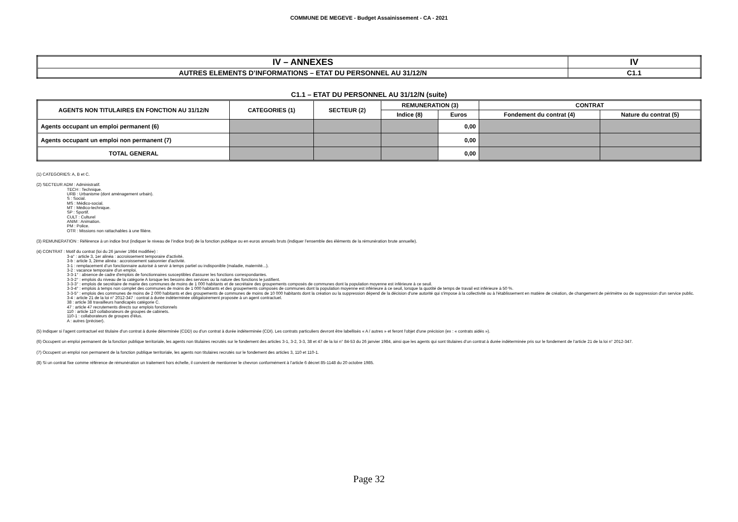COMMUNE DE MEGEVE - Budget Assainissement - CA - 2021
| IV – ANNEXES | IV |
| AUTRES ELEMENTS D’INFORMATIONS – ETAT DU PERSONNEL AU 31/12/N | C1.1 |
C1.1 – ETAT DU PERSONNEL AU 31/12/N (suite)
| AGENTS NON TITULAIRES EN FONCTION AU 31/12/N | CATEGORIES (1) | SECTEUR (2) | REMUNERATION (3) | | CONTRAT | |
| --- | --- | --- | --- | --- | --- | --- |
| | | | Indice (8) | Euros | Fondement du contrat (4) | Nature du contrat (5) |
| Agents occupant un emploi permanent (6) | | | | 0,00 | | |
| Agents occupant un emploi non permanent (7) | | | | 0,00 | | |
| TOTAL GENERAL | | | | 0,00 | | |
(1) CATEGORIES: A, B et C.
(2) SECTEUR ADM : Administratif.
TECH : Technique.
URB : Urbanisme (dont aménagement urbain).
S : Social.
MS : Médico-social.
MT : Médico-technique.
SP : Sportif.
CULT : Culturel
ANIM : Animation.
PM : Police.
OTR : Missions non rattachables à une filière.
(3) REMUNERATION : Référence à un indice brut (indiquer le niveau de l’indice brut) de la fonction publique ou en euros annuels bruts (indiquer l’ensemble des éléments de la rémunération brute annuelle).
(4) CONTRAT : Motif du contrat (loi du 26 janvier 1984 modifiée) :
3-a° : article 3, 1er alinéa : accroissement temporaire d'activité.
3-b : article 3, 2ème alinéa : accroissement saisonnier d'activité.
3-1 : remplacement d’un fonctionnaire autorisé à servir à temps partiel ou indisponible (maladie, maternité...).
3-2 : vacance temporaire d’un emploi.
3-3-1° : absence de cadre d'emplois de fonctionnaires susceptibles d'assurer les fonctions correspondantes.
3-3-2° : emplois du niveau de la catégorie A lorsque les besoins des services ou la nature des fonctions le justifient.
3-3-3° : emplois de secrétaire de mairie des communes de moins de 1 000 habitants et de secrétaire des groupements composés de communes dont la population moyenne est inférieure à ce seuil.
3-3-4° : emplois à temps non complet des communes de moins de 1 000 habitants et des groupements composés de communes dont la population moyenne est inférieure à ce seuil, lorsque la quotité de temps de travail est inférieure à 50 %.
3-3-5° : emplois des communes de moins de 2 000 habitants et des groupements de communes de moins de 10 000 habitants dont la création ou la suppression dépend de la décision d'une autorité qui s'impose à la collectivité ou à l'établissement en matière de création, de changement de périmètre ou de suppression d'un service public.
3-4 : article 21 de la loi n° 2012-347 : contrat à durée indéterminée obligatoirement proposée à un agent contractuel.
38 : article 38 travailleurs handicapés catégorie C.
47 : article 47 recrutements directs sur emplois fonctionnels
110 : article 110 collaborateurs de groupes de cabinets.
110-1 : collaborateurs de groupes d'élus.
A : autres (préciser).
(5) Indiquer si l’agent contractuel est titulaire d’un contrat à durée déterminée (CDD) ou d’un contrat à durée indéterminée (CDI). Les contrats particuliers devront être labellisés « A / autres » et feront l'objet d'une précision (ex : « contrats aidés »).
(6) Occupent un emploi permanent de la fonction publique territoriale, les agents non titulaires recrutés sur le fondement des articles 3-1, 3-2, 3-3, 38 et 47 de la loi n° 84-53 du 26 janvier 1984, ainsi que les agents qui sont titulaires d’un contrat à durée indéterminée pris sur le fondement de l’article 21 de la loi n° 2012-347.
(7) Occupent un emploi non permanent de la fonction publique territoriale, les agents non titulaires recrutés sur le fondement des articles 3, 110 et 110-1.
(8) Si un contrat fixe comme référence de rémunération un traitement hors échelle, il convient de mentionner le chevron conformément à l’article 6 décret 85-1148 du 20 octobre 1985.
Page 32